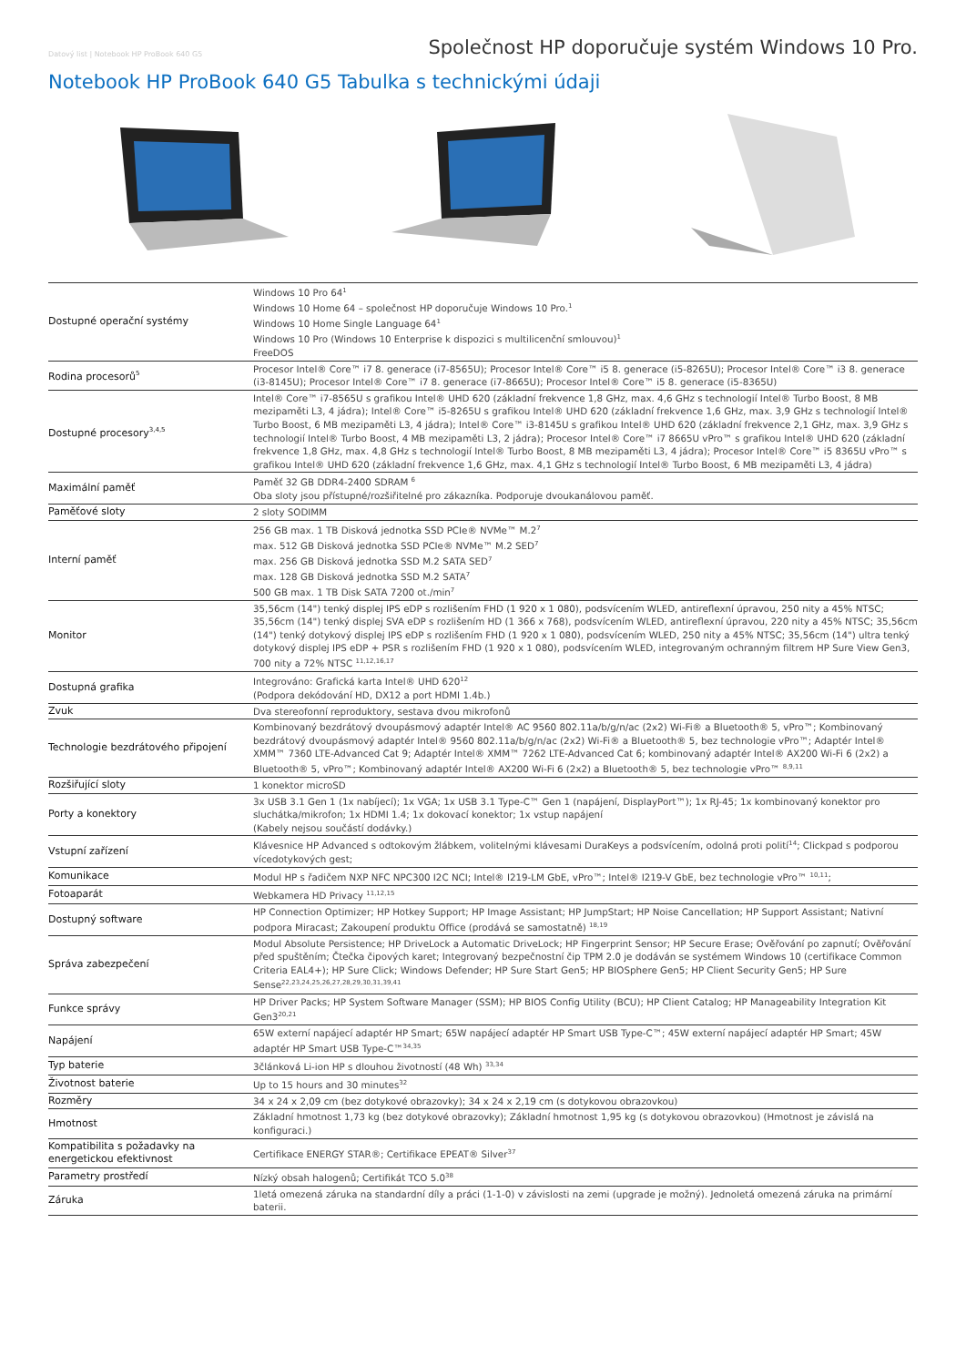Datový list | Notebook HP ProBook 640 G5 Společnost HP doporučuje systém Windows 10 Pro.
Notebook HP ProBook 640 G5 Tabulka s technickými údaji
| Dostupné operační systémy | Windows 10 Pro 64<sup>1</sup> Windows 10 Home 64 – společnost HP doporučuje Windows 10 Pro.<sup>1</sup> Windows 10 Home Single Language 64<sup>1</sup> Windows 10 Pro (Windows 10 Enterprise k dispozici s multilicenční smlouvou)<sup>1</sup> FreeDOS |
| Rodina procesorů<sup>5</sup> | Procesor Intel® Core™ i7 8. generace (i7-8565U); Procesor Intel® Core™ i5 8. generace (i5-8265U); Procesor Intel® Core™ i3 8. generace (i3-8145U); Procesor Intel® Core™ i7 8. generace (i7-8665U); Procesor Intel® Core™ i5 8. generace (i5-8365U) |
| Dostupné procesory<sup>3,4,5</sup> | Intel® Core™ i7-8565U s grafikou Intel® UHD 620 (základní frekvence 1,8 GHz, max. 4,6 GHz s technologií Intel® Turbo Boost, 8 MB mezipaměti L3, 4 jádra); Intel® Core™ i5-8265U s grafikou Intel® UHD 620 (základní frekvence 1,6 GHz, max. 3,9 GHz s technologií Intel® Turbo Boost, 6 MB mezipaměti L3, 4 jádra); Intel® Core™ i3-8145U s grafikou Intel® UHD 620 (základní frekvence 2,1 GHz, max. 3,9 GHz s technologií Intel® Turbo Boost, 4 MB mezipaměti L3, 2 jádra); Procesor Intel® Core™ i7 8665U vPro™ s grafikou Intel® UHD 620 (základní frekvence 1,8 GHz, max. 4,8 GHz s technologií Intel® Turbo Boost, 8 MB mezipaměti L3, 4 jádra); Procesor Intel® Core™ i5 8365U vPro™ s grafikou Intel® UHD 620 (základní frekvence 1,6 GHz, max. 4,1 GHz s technologií Intel® Turbo Boost, 6 MB mezipaměti L3, 4 jádra) |
| Maximální paměť | Paměť 32 GB DDR4-2400 SDRAM <sup>6</sup> Oba sloty jsou přístupné/rozšiřitelné pro zákazníka. Podporuje dvoukanálovou paměť. |
| Paměťové sloty | 2 sloty SODIMM |
| Interní paměť | 256 GB max. 1 TB Disková jednotka SSD PCIe® NVMe™ M.2<sup>7</sup> max. 512 GB Disková jednotka SSD PCIe® NVMe™ M.2 SED<sup>7</sup> max. 256 GB Disková jednotka SSD M.2 SATA SED<sup>7</sup> max. 128 GB Disková jednotka SSD M.2 SATA<sup>7</sup> 500 GB max. 1 TB Disk SATA 7200 ot./min<sup>7</sup> |
| Monitor | 35,56cm (14") tenký displej IPS eDP s rozlišením FHD (1 920 x 1 080), podsvícením WLED, antireflexní úpravou, 250 nity a 45% NTSC; 35,56cm (14") tenký displej SVA eDP s rozlišením HD (1 366 x 768), podsvícením WLED, antireflexní úpravou, 220 nity a 45% NTSC; 35,56cm (14") tenký dotykový displej IPS eDP s rozlišením FHD (1 920 x 1 080), podsvícením WLED, 250 nity a 45% NTSC; 35,56cm (14") ultra tenký dotykový displej IPS eDP + PSR s rozlišením FHD (1 920 x 1 080), podsvícením WLED, integrovaným ochranným filtrem HP Sure View Gen3, 700 nity a 72% NTSC <sup>11,12,16,17</sup> |
| Dostupná grafika | Integrováno: Grafická karta Intel® UHD 620<sup>12</sup> (Podpora dekódování HD, DX12 a port HDMI 1.4b.) |
| Zvuk | Dva stereofonní reproduktory, sestava dvou mikrofonů |
| Technologie bezdrátového připojení | Kombinovaný bezdrátový dvoupásmový adaptér Intel® AC 9560 802.11a/b/g/n/ac (2x2) Wi-Fi® a Bluetooth® 5, vPro™; Kombinovaný bezdrátový dvoupásmový adaptér Intel® 9560 802.11a/b/g/n/ac (2x2) Wi-Fi® a Bluetooth® 5, bez technologie vPro™; Adaptér Intel® XMM™ 7360 LTE-Advanced Cat 9; Adaptér Intel® XMM™ 7262 LTE-Advanced Cat 6; kombinovaný adaptér Intel® AX200 Wi-Fi 6 (2x2) a Bluetooth® 5, vPro™; Kombinovaný adaptér Intel® AX200 Wi-Fi 6 (2x2) a Bluetooth® 5, bez technologie vPro™ <sup>8,9,11</sup> |
| Rozšiřující sloty | 1 konektor microSD |
| Porty a konektory | 3x USB 3.1 Gen 1 (1x nabíjecí); 1x VGA; 1x USB 3.1 Type-C™ Gen 1 (napájení, DisplayPort™); 1x RJ-45; 1x kombinovaný konektor pro sluchátka/mikrofon; 1x HDMI 1.4; 1x dokovací konektor; 1x vstup napájení (Kabely nejsou součástí dodávky.) |
| Vstupní zařízení | Klávesnice HP Advanced s odtokovým žlábkem, volitelnými klávesami DuraKeys a podsvícením, odolná proti polití<sup>14</sup>; Clickpad s podporou vícedotykových gest; |
| Komunikace | Modul HP s řadičem NXP NFC NPC300 I2C NCI; Intel® I219-LM GbE, vPro™; Intel® I219-V GbE, bez technologie vPro™ <sup>10,11</sup>; |
| Fotoaparát | Webkamera HD Privacy <sup>11,12,15</sup> |
| Dostupný software | HP Connection Optimizer; HP Hotkey Support; HP Image Assistant; HP JumpStart; HP Noise Cancellation; HP Support Assistant; Nativní podpora Miracast; Zakoupení produktu Office (prodává se samostatně) <sup>18,19</sup> |
| Správa zabezpečení | Modul Absolute Persistence; HP DriveLock a Automatic DriveLock; HP Fingerprint Sensor; HP Secure Erase; Ověřování po zapnutí; Ověřování před spuštěním; Čtečka čipových karet; Integrovaný bezpečnostní čip TPM 2.0 je dodáván se systémem Windows 10 (certifikace Common Criteria EAL4+); HP Sure Click; Windows Defender; HP Sure Start Gen5; HP BIOSphere Gen5; HP Client Security Gen5; HP Sure Sense<sup>22,23,24,25,26,27,28,29,30,31,39,41</sup> |
| Funkce správy | HP Driver Packs; HP System Software Manager (SSM); HP BIOS Config Utility (BCU); HP Client Catalog; HP Manageability Integration Kit Gen3<sup>20,21</sup> |
| Napájení | 65W externí napájecí adaptér HP Smart; 65W napájecí adaptér HP Smart USB Type-C™; 45W externí napájecí adaptér HP Smart; 45W adaptér HP Smart USB Type-C™<sup>34,35</sup> |
| Typ baterie | 3článková Li-ion HP s dlouhou životností (48 Wh) <sup>33,34</sup> |
| Životnost baterie | Up to 15 hours and 30 minutes<sup>32</sup> |
| Rozměry | 34 x 24 x 2,09 cm (bez dotykové obrazovky); 34 x 24 x 2,19 cm (s dotykovou obrazovkou) |
| Hmotnost | Základní hmotnost 1,73 kg (bez dotykové obrazovky); Základní hmotnost 1,95 kg (s dotykovou obrazovkou) (Hmotnost je závislá na konfiguraci.) |
| Kompatibilita s požadavky na energetickou efektivnost | Certifikace ENERGY STAR®; Certifikace EPEAT® Silver<sup>37</sup> |
| Parametry prostředí | Nízký obsah halogenů; Certifikát TCO 5.0<sup>38</sup> |
| Záruka | 1letá omezená záruka na standardní díly a práci (1-1-0) v závislosti na zemi (upgrade je možný). Jednoletá omezená záruka na primární baterii. |